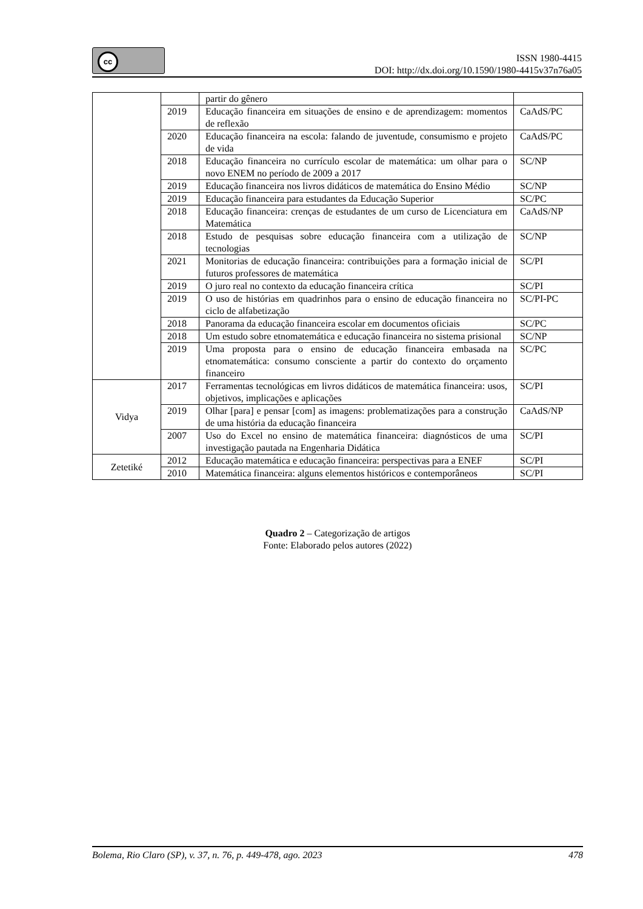cc
ISSN 1980-4415
DOI: http://dx.doi.org/10.1590/1980-4415v37n76a05
| | | partir do gênero | |
| | 2019 | Educação financeira em situações de ensino e de aprendizagem: momentos de reflexão | CaAdS/PC |
| | 2020 | Educação financeira na escola: falando de juventude, consumismo e projeto de vida | CaAdS/PC |
| | 2018 | Educação financeira no currículo escolar de matemática: um olhar para o novo ENEM no período de 2009 a 2017 | SC/NP |
| | 2019 | Educação financeira nos livros didáticos de matemática do Ensino Médio | SC/NP |
| | 2019 | Educação financeira para estudantes da Educação Superior | SC/PC |
| | 2018 | Educação financeira: crenças de estudantes de um curso de Licenciatura em Matemática | CaAdS/NP |
| | 2018 | Estudo de pesquisas sobre educação financeira com a utilização de tecnologias | SC/NP |
| | 2021 | Monitorias de educação financeira: contribuições para a formação inicial de futuros professores de matemática | SC/PI |
| | 2019 | O juro real no contexto da educação financeira crítica | SC/PI |
| | 2019 | O uso de histórias em quadrinhos para o ensino de educação financeira no ciclo de alfabetização | SC/PI-PC |
| | 2018 | Panorama da educação financeira escolar em documentos oficiais | SC/PC |
| | 2018 | Um estudo sobre etnomatemática e educação financeira no sistema prisional | SC/NP |
| | 2019 | Uma proposta para o ensino de educação financeira embasada na etnomatemática: consumo consciente a partir do contexto do orçamento financeiro | SC/PC |
| Vidya | 2017 | Ferramentas tecnológicas em livros didáticos de matemática financeira: usos, objetivos, implicações e aplicações | SC/PI |
| | 2019 | Olhar [para] e pensar [com] as imagens: problematizações para a construção de uma história da educação financeira | CaAdS/NP |
| | 2007 | Uso do Excel no ensino de matemática financeira: diagnósticos de uma investigação pautada na Engenharia Didática | SC/PI |
| Zetetiké | 2012 | Educação matemática e educação financeira: perspectivas para a ENEF | SC/PI |
| | 2010 | Matemática financeira: alguns elementos históricos e contemporâneos | SC/PI |
Quadro 2 – Categorização de artigos
Fonte: Elaborado pelos autores (2022)
Bolema, Rio Claro (SP), v. 37, n. 76, p. 449-478, ago. 2023 478